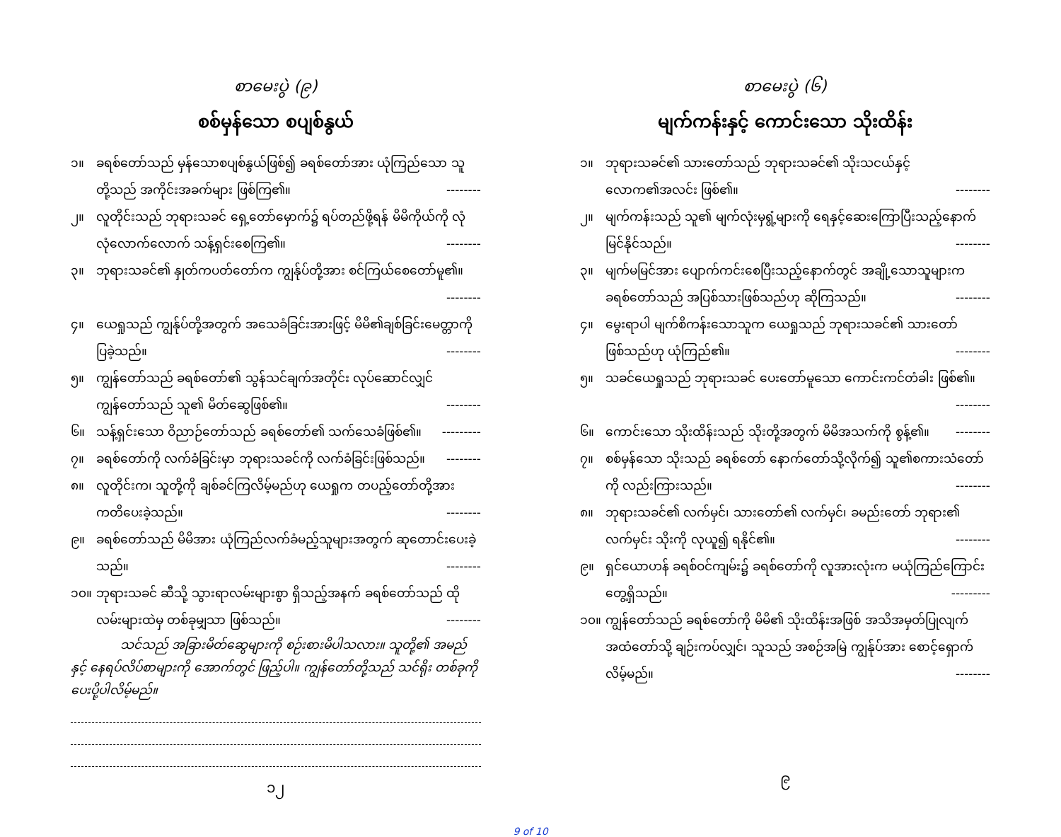စာမေးပွဲ (၉)
စစ်မှန်သော စပျစ်နွယ်
၁။ ခရစ်တော်သည် မှန်သောစပျစ်နွယ်ဖြစ်၍ ခရစ်တော်အား ယုံကြည်သော သူတို့သည် အကိုင်းအခက်များ ဖြစ်ကြ၏။ --------
၂။ လူတိုင်းသည် ဘုရားသခင် ရှေ့တော်မှောက်၌ ရပ်တည်ဖို့ရန် မိမိကိုယ်ကို လုံလုံလောက်လောက် သန့်ရှင်းစေကြ၏။ --------
၃။ ဘုရားသခင်၏ နှုတ်ကပတ်တော်က ကျွန်ုပ်တို့အား စင်ကြယ်စေတော်မူ၏။ --------
၄။ ယေရှုသည် ကျွန်ုပ်တို့အတွက် အသေခံခြင်းအားဖြင့် မိမိ၏ချစ်ခြင်းမေတ္တာကို ပြခဲ့သည်။ --------
၅။ ကျွန်တော်သည် ခရစ်တော်၏ သွန်သင်ချက်အတိုင်း လုပ်ဆောင်လျှင် ကျွန်တော်သည် သူ၏ မိတ်ဆွေဖြစ်၏။ --------
၆။ သန့်ရှင်းသော ဝိညာဉ်တော်သည် ခရစ်တော်၏ သက်သေခံဖြစ်၏။ ---------
၇။ ခရစ်တော်ကို လက်ခံခြင်းမှာ ဘုရားသခင်ကို လက်ခံခြင်းဖြစ်သည်။ --------
၈။ လူတိုင်းက၊ သူတို့ကို ချစ်ခင်ကြလိမ့်မည်ဟု ယေရှုက တပည့်တော်တို့အား ကတိပေးခဲ့သည်။ --------
၉။ ခရစ်တော်သည် မိမိအား ယုံကြည်လက်ခံမည့်သူများအတွက် ဆုတောင်းပေးခဲ့သည်။ --------
၁၀။ ဘုရားသခင် ဆီသို့ သွားရာလမ်းများစွာ ရှိသည့်အနက် ခရစ်တော်သည် ထိုလမ်းများထဲမှ တစ်ခုမျှသာ ဖြစ်သည်။ --------
သင်သည် အခြားမိတ်ဆွေများကို စဉ်းစားမိပါသလား။ သူတို့၏ အမည်နှင့် နေရပ်လိပ်စာများကို အောက်တွင် ဖြည့်ပါ။ ကျွန်တော်တို့သည် သင်ရိုး တစ်ခုကို ပေးပို့ပါလိမ့်မည်။
၁၂
စာမေးပွဲ (၆)
မျက်ကန်းနှင့် ကောင်းသော သိုးထိန်း
၁။ ဘုရားသခင်၏ သားတော်သည် ဘုရားသခင်၏ သိုးသငယ်နှင့် လောက၏အလင်း ဖြစ်၏။ --------
၂။ မျက်ကန်းသည် သူ၏ မျက်လုံးမှရွံ့များကို ရေနှင့်ဆေးကြောပြီးသည့်နောက် မြင်နိုင်သည်။ --------
၃။ မျက်မမြင်အား ပျောက်ကင်းစေပြီးသည့်နောက်တွင် အချို့သောသူများက ခရစ်တော်သည် အပြစ်သားဖြစ်သည်ဟု ဆိုကြသည်။ --------
၄။ မွေးရာပါ မျက်စိကန်းသောသူက ယေရှုသည် ဘုရားသခင်၏ သားတော် ဖြစ်သည်ဟု ယုံကြည်၏။ --------
၅။ သခင်ယေရှုသည် ဘုရားသခင် ပေးတော်မူသော ကောင်းကင်တံခါး ဖြစ်၏။ --------
၆။ ကောင်းသော သိုးထိန်းသည် သိုးတို့အတွက် မိမိအသက်ကို စွန့်၏။ --------
၇။ စစ်မှန်သော သိုးသည် ခရစ်တော် နောက်တော်သို့လိုက်၍ သူ၏စကားသံတော်ကို လည်းကြားသည်။ --------
၈။ ဘုရားသခင်၏ လက်မှင်၊ သားတော်၏ လက်မှင်၊ ခမည်းတော် ဘုရား၏ လက်မှင်း သိုးကို လုယူ၍ ရနိုင်၏။ --------
၉။ ရှင်ယောဟန် ခရစ်ဝင်ကျမ်း၌ ခရစ်တော်ကို လူအားလုံးက မယုံကြည်ကြောင်း တွေ့ရှိသည်။ ---------
၁၀။ ကျွန်တော်သည် ခရစ်တော်ကို မိမိ၏ သိုးထိန်းအဖြစ် အသိအမှတ်ပြုလျက် အထံတော်သို့ ချဉ်းကပ်လျှင်၊ သူသည် အစဉ်အမြဲ ကျွန်ုပ်အား စောင့်ရှောက်လိမ့်မည်။ --------
၉
9 of 10